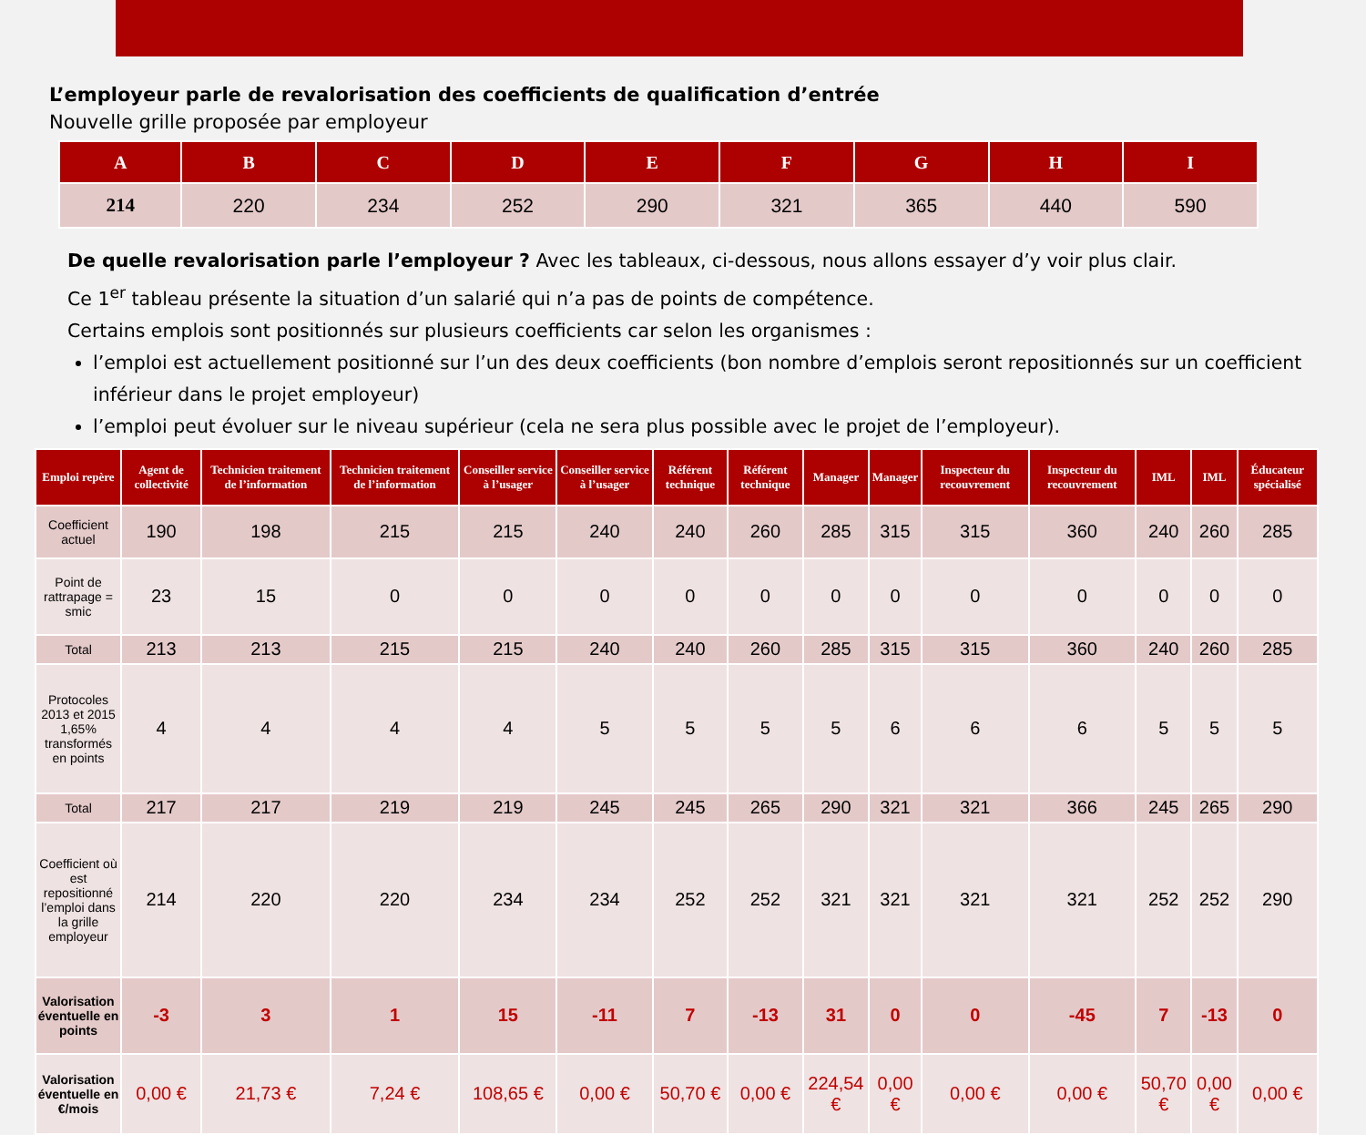L’employeur parle de revalorisation des coefficients de qualification d’entrée
Nouvelle grille proposée par employeur
| A | B | C | D | E | F | G | H | I |
| --- | --- | --- | --- | --- | --- | --- | --- | --- |
| 214 | 220 | 234 | 252 | 290 | 321 | 365 | 440 | 590 |
De quelle revalorisation parle l’employeur ? Avec les tableaux, ci-dessous, nous allons essayer d’y voir plus clair.
Ce 1<sup>er</sup> tableau présente la situation d’un salarié qui n’a pas de points de compétence.
Certains emplois sont positionnés sur plusieurs coefficients car selon les organismes :
l’emploi est actuellement positionné sur l’un des deux coefficients (bon nombre d’emplois seront repositionnés sur un coefficient inférieur dans le projet employeur)
l’emploi peut évoluer sur le niveau supérieur (cela ne sera plus possible avec le projet de l’employeur).
| Emploi repère | Agent de collectivité | Technicien traitement de l’information | Technicien traitement de l’information | Conseiller service à l’usager | Conseiller service à l’usager | Référent technique | Référent technique | Manager | Manager | Inspecteur du recouvrement | Inspecteur du recouvrement | IML | IML | Éducateur spécialisé |
| --- | --- | --- | --- | --- | --- | --- | --- | --- | --- | --- | --- | --- | --- | --- |
| Coefficient actuel | 190 | 198 | 215 | 215 | 240 | 240 | 260 | 285 | 315 | 315 | 360 | 240 | 260 | 285 |
| Point de rattrapage = smic | 23 | 15 | 0 | 0 | 0 | 0 | 0 | 0 | 0 | 0 | 0 | 0 | 0 | 0 |
| Total | 213 | 213 | 215 | 215 | 240 | 240 | 260 | 285 | 315 | 315 | 360 | 240 | 260 | 285 |
| Protocoles 2013 et 2015 1,65% transformés en points | 4 | 4 | 4 | 4 | 5 | 5 | 5 | 5 | 6 | 6 | 6 | 5 | 5 | 5 |
| Total | 217 | 217 | 219 | 219 | 245 | 245 | 265 | 290 | 321 | 321 | 366 | 245 | 265 | 290 |
| Coefficient où est repositionné l’emploi dans la grille employeur | 214 | 220 | 220 | 234 | 234 | 252 | 252 | 321 | 321 | 321 | 321 | 252 | 252 | 290 |
| Valorisation éventuelle en points | -3 | 3 | 1 | 15 | -11 | 7 | -13 | 31 | 0 | 0 | -45 | 7 | -13 | 0 |
| Valorisation éventuelle en €/mois | 0,00 € | 21,73 € | 7,24 € | 108,65 € | 0,00 € | 50,70 € | 0,00 € | 224,54 € | 0,00 € | 0,00 € | 0,00 € | 50,70 € | 0,00 € | 0,00 € |